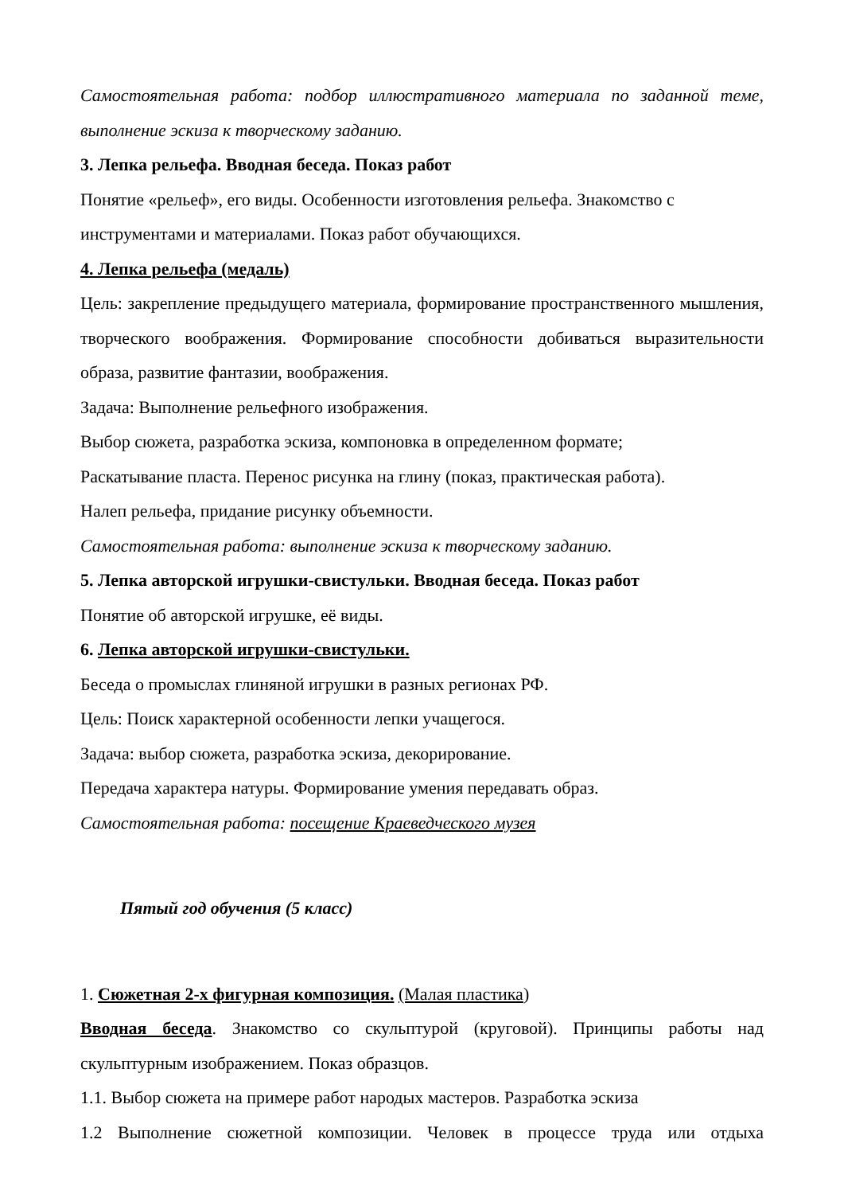Самостоятельная работа: подбор иллюстративного материала по заданной теме, выполнение эскиза к творческому заданию.
3. Лепка рельефа. Вводная беседа. Показ работ
Понятие «рельеф», его виды. Особенности изготовления рельефа. Знакомство с инструментами и материалами. Показ работ обучающихся.
4. Лепка рельефа (медаль)
Цель: закрепление предыдущего материала, формирование пространственного мышления, творческого воображения. Формирование способности добиваться выразительности образа, развитие фантазии, воображения.
Задача: Выполнение рельефного изображения.
Выбор сюжета, разработка эскиза, компоновка в определенном формате;
Раскатывание пласта. Перенос рисунка на глину (показ, практическая работа).
Налеп рельефа, придание рисунку объемности.
Самостоятельная работа: выполнение эскиза к творческому заданию.
5. Лепка авторской игрушки-свистульки. Вводная беседа. Показ работ
Понятие об авторской игрушке, её виды.
6. Лепка авторской игрушки-свистульки.
Беседа о промыслах глиняной игрушки в разных регионах РФ.
Цель: Поиск характерной особенности лепки учащегося.
Задача: выбор сюжета, разработка эскиза, декорирование.
Передача характера натуры. Формирование умения передавать образ.
Самостоятельная работа: посещение Краеведческого музея
Пятый год обучения (5 класс)
1. Сюжетная 2-х фигурная композиция. (Малая пластика)
Вводная беседа. Знакомство со скульптурой (круговой). Принципы работы над скульптурным изображением. Показ образцов.
1.1. Выбор сюжета на примере работ народых мастеров. Разработка эскиза
1.2 Выполнение сюжетной композиции. Человек в процессе труда или отдыха